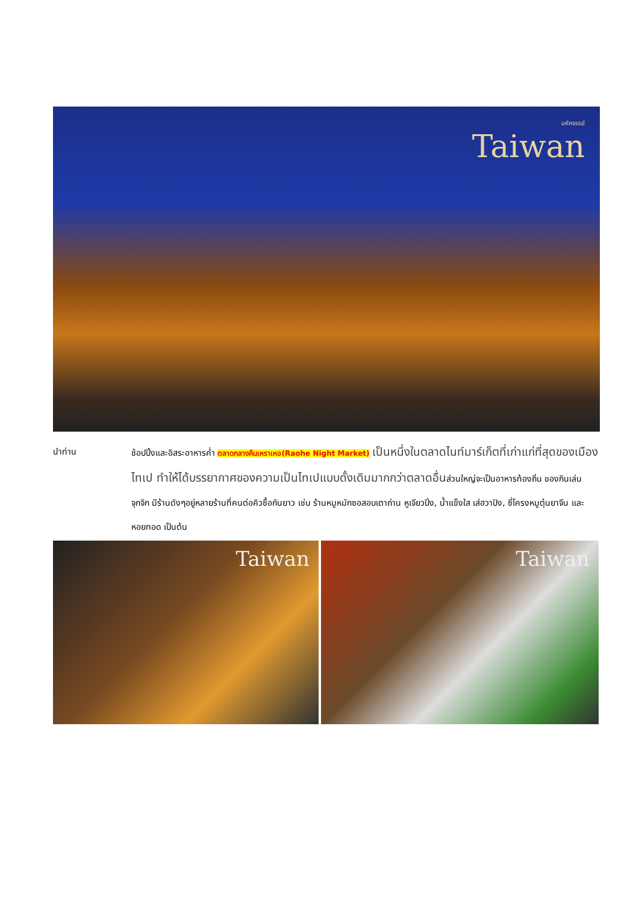มหัศจรรย์
Taiwan
นำท่าน ช้อปปิ้งและอิสระอาหารค่ำ ตลาดกลางคืนเหราเหอ(Raohe Night Market) เป็นหนึ่งในตลาดไนท์มาร์เก็ตที่เก่าแก่ที่สุดของเมืองไทเป ทำให้ได้บรรยากาศของความเป็นไทเปแบบดั้งเดิมมากกว่าตลาดอื่นส่วนใหญ่จะเป็นอาหารท้องถิ่น ของกินเล่นจุกจิก มีร้านดังๆอยู่หลายร้านที่คนต่อคิวซื้อกันยาว เช่น ร้านหมูหมักซอสอบเตาถ่าน หูเจียวปิ่ง, น้ำแข็งใส เส่ฮวาปิง, ซี่โครงหมูตุ๋นยาจีน และ หอยทอด เป็นต้น
Taiwan Taiwan